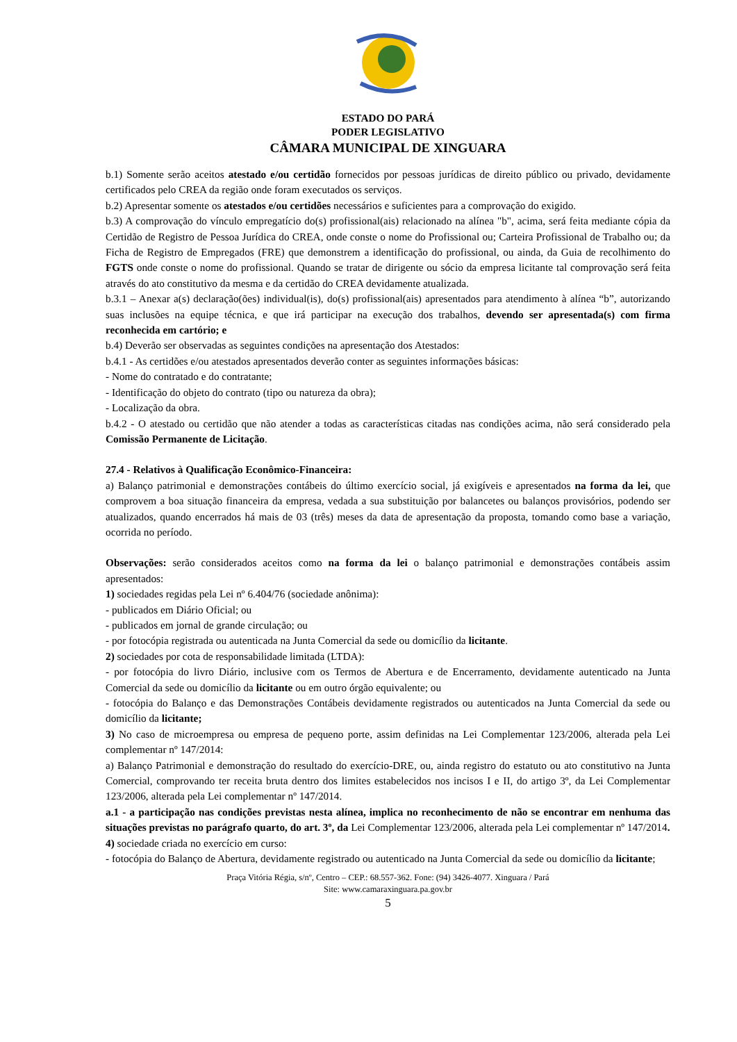ESTADO DO PARÁ
PODER LEGISLATIVO
CÂMARA MUNICIPAL DE XINGUARA
b.1) Somente serão aceitos atestado e/ou certidão fornecidos por pessoas jurídicas de direito público ou privado, devidamente certificados pelo CREA da região onde foram executados os serviços.
b.2) Apresentar somente os atestados e/ou certidões necessários e suficientes para a comprovação do exigido.
b.3) A comprovação do vínculo empregatício do(s) profissional(ais) relacionado na alínea "b", acima, será feita mediante cópia da Certidão de Registro de Pessoa Jurídica do CREA, onde conste o nome do Profissional ou; Carteira Profissional de Trabalho ou; da Ficha de Registro de Empregados (FRE) que demonstrem a identificação do profissional, ou ainda, da Guia de recolhimento do FGTS onde conste o nome do profissional. Quando se tratar de dirigente ou sócio da empresa licitante tal comprovação será feita através do ato constitutivo da mesma e da certidão do CREA devidamente atualizada.
b.3.1 – Anexar a(s) declaração(ões) individual(is), do(s) profissional(ais) apresentados para atendimento à alínea “b”, autorizando suas inclusões na equipe técnica, e que irá participar na execução dos trabalhos, devendo ser apresentada(s) com firma reconhecida em cartório; e
b.4) Deverão ser observadas as seguintes condições na apresentação dos Atestados:
b.4.1 - As certidões e/ou atestados apresentados deverão conter as seguintes informações básicas:
- Nome do contratado e do contratante;
- Identificação do objeto do contrato (tipo ou natureza da obra);
- Localização da obra.
b.4.2 - O atestado ou certidão que não atender a todas as características citadas nas condições acima, não será considerado pela Comissão Permanente de Licitação.
27.4 - Relativos à Qualificação Econômico-Financeira:
a) Balanço patrimonial e demonstrações contábeis do último exercício social, já exigíveis e apresentados na forma da lei, que comprovem a boa situação financeira da empresa, vedada a sua substituição por balancetes ou balanços provisórios, podendo ser atualizados, quando encerrados há mais de 03 (três) meses da data de apresentação da proposta, tomando como base a variação, ocorrida no período.
Observações: serão considerados aceitos como na forma da lei o balanço patrimonial e demonstrações contábeis assim apresentados:
1) sociedades regidas pela Lei nº 6.404/76 (sociedade anônima):
- publicados em Diário Oficial; ou
- publicados em jornal de grande circulação; ou
- por fotocópia registrada ou autenticada na Junta Comercial da sede ou domicílio da licitante.
2) sociedades por cota de responsabilidade limitada (LTDA):
- por fotocópia do livro Diário, inclusive com os Termos de Abertura e de Encerramento, devidamente autenticado na Junta Comercial da sede ou domicílio da licitante ou em outro órgão equivalente; ou
- fotocópia do Balanço e das Demonstrações Contábeis devidamente registrados ou autenticados na Junta Comercial da sede ou domicílio da licitante;
3) No caso de microempresa ou empresa de pequeno porte, assim definidas na Lei Complementar 123/2006, alterada pela Lei complementar nº 147/2014:
a) Balanço Patrimonial e demonstração do resultado do exercício-DRE, ou, ainda registro do estatuto ou ato constitutivo na Junta Comercial, comprovando ter receita bruta dentro dos limites estabelecidos nos incisos I e II, do artigo 3º, da Lei Complementar 123/2006, alterada pela Lei complementar nº 147/2014.
a.1 - a participação nas condições previstas nesta alínea, implica no reconhecimento de não se encontrar em nenhuma das situações previstas no parágrafo quarto, do art. 3º, da Lei Complementar 123/2006, alterada pela Lei complementar nº 147/2014.
4) sociedade criada no exercício em curso:
- fotocópia do Balanço de Abertura, devidamente registrado ou autenticado na Junta Comercial da sede ou domicílio da licitante;
Praça Vitória Régia, s/nº, Centro – CEP.: 68.557-362. Fone: (94) 3426-4077. Xinguara / Pará
Site: www.camaraxinguara.pa.gov.br
5